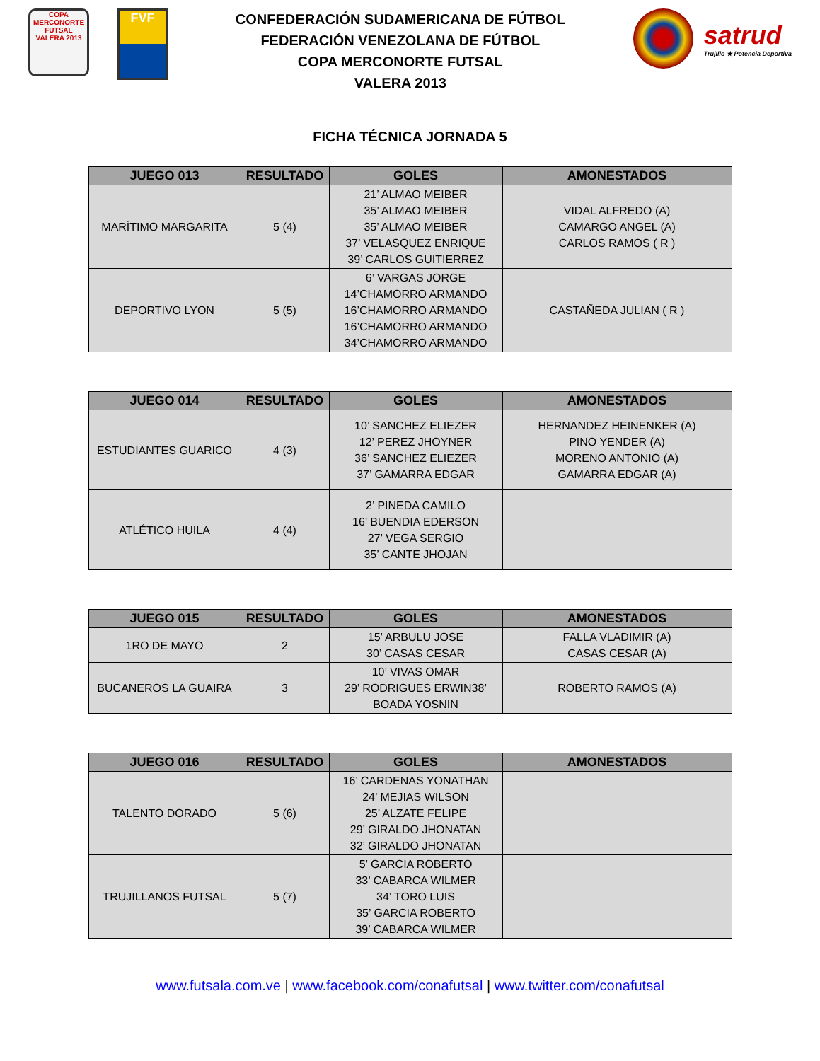COPA
MERCONORTE
FUTSAL
VALERA 2013
FVF
CONFEDERACIÓN SUDAMERICANA DE FÚTBOL
FEDERACIÓN VENEZOLANA DE FÚTBOL
COPA MERCONORTE FUTSAL
VALERA 2013
satrud
Trujillo ★ Potencia Deportiva
FICHA TÉCNICA JORNADA 5
| JUEGO 013 | RESULTADO | GOLES | AMONESTADOS |
| --- | --- | --- | --- |
| MARÍTIMO MARGARITA | 5 (4) | 21’ ALMAO MEIBER 35’ ALMAO MEIBER 35’ ALMAO MEIBER 37’ VELASQUEZ ENRIQUE 39’ CARLOS GUITIERREZ | VIDAL ALFREDO (A) CAMARGO ANGEL (A) CARLOS RAMOS ( R ) |
| DEPORTIVO LYON | 5 (5) | 6’ VARGAS JORGE 14’CHAMORRO ARMANDO 16’CHAMORRO ARMANDO 16’CHAMORRO ARMANDO 34’CHAMORRO ARMANDO | CASTAÑEDA JULIAN ( R ) |
| JUEGO 014 | RESULTADO | GOLES | AMONESTADOS |
| --- | --- | --- | --- |
| ESTUDIANTES GUARICO | 4 (3) | 10’ SANCHEZ ELIEZER 12’ PEREZ JHOYNER 36’ SANCHEZ ELIEZER 37’ GAMARRA EDGAR | HERNANDEZ HEINENKER (A) PINO YENDER (A) MORENO ANTONIO (A) GAMARRA EDGAR (A) |
| ATLÉTICO HUILA | 4 (4) | 2’ PINEDA CAMILO 16’ BUENDIA EDERSON 27’ VEGA SERGIO 35’ CANTE JHOJAN | |
| JUEGO 015 | RESULTADO | GOLES | AMONESTADOS |
| --- | --- | --- | --- |
| 1RO DE MAYO | 2 | 15’ ARBULU JOSE 30’ CASAS CESAR | FALLA VLADIMIR (A) CASAS CESAR (A) |
| BUCANEROS LA GUAIRA | 3 | 10’ VIVAS OMAR 29’ RODRIGUES ERWIN38’ BOADA YOSNIN | ROBERTO RAMOS (A) |
| JUEGO 016 | RESULTADO | GOLES | AMONESTADOS |
| --- | --- | --- | --- |
| TALENTO DORADO | 5 (6) | 16’ CARDENAS YONATHAN 24’ MEJIAS WILSON 25’ ALZATE FELIPE 29’ GIRALDO JHONATAN 32’ GIRALDO JHONATAN | |
| TRUJILLANOS FUTSAL | 5 (7) | 5’ GARCIA ROBERTO 33’ CABARCA WILMER 34’ TORO LUIS 35’ GARCIA ROBERTO 39’ CABARCA WILMER | |
www.futsala.com.ve | www.facebook.com/conafutsal | www.twitter.com/conafutsal